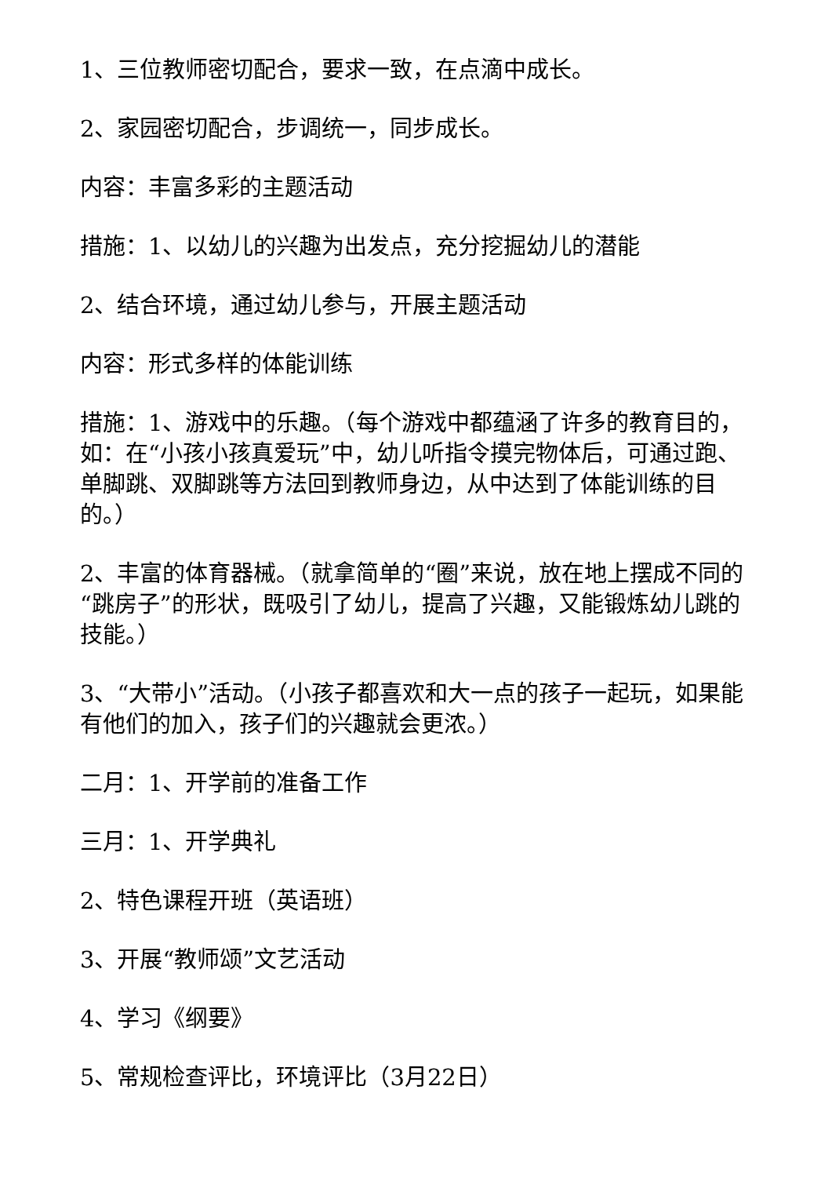1、三位教师密切配合，要求一致，在点滴中成长。
2、家园密切配合，步调统一，同步成长。
内容：丰富多彩的主题活动
措施：1、以幼儿的兴趣为出发点，充分挖掘幼儿的潜能
2、结合环境，通过幼儿参与，开展主题活动
内容：形式多样的体能训练
措施：1、游戏中的乐趣。（每个游戏中都蕴涵了许多的教育目的，如：在“小孩小孩真爱玩”中，幼儿听指令摸完物体后，可通过跑、单脚跳、双脚跳等方法回到教师身边，从中达到了体能训练的目的。）
2、丰富的体育器械。（就拿简单的“圈”来说，放在地上摆成不同的“跳房子”的形状，既吸引了幼儿，提高了兴趣，又能锻炼幼儿跳的技能。）
3、“大带小”活动。（小孩子都喜欢和大一点的孩子一起玩，如果能有他们的加入，孩子们的兴趣就会更浓。）
二月：1、开学前的准备工作
三月：1、开学典礼
2、特色课程开班（英语班）
3、开展“教师颂”文艺活动
4、学习《纲要》
5、常规检查评比，环境评比（3月22日）